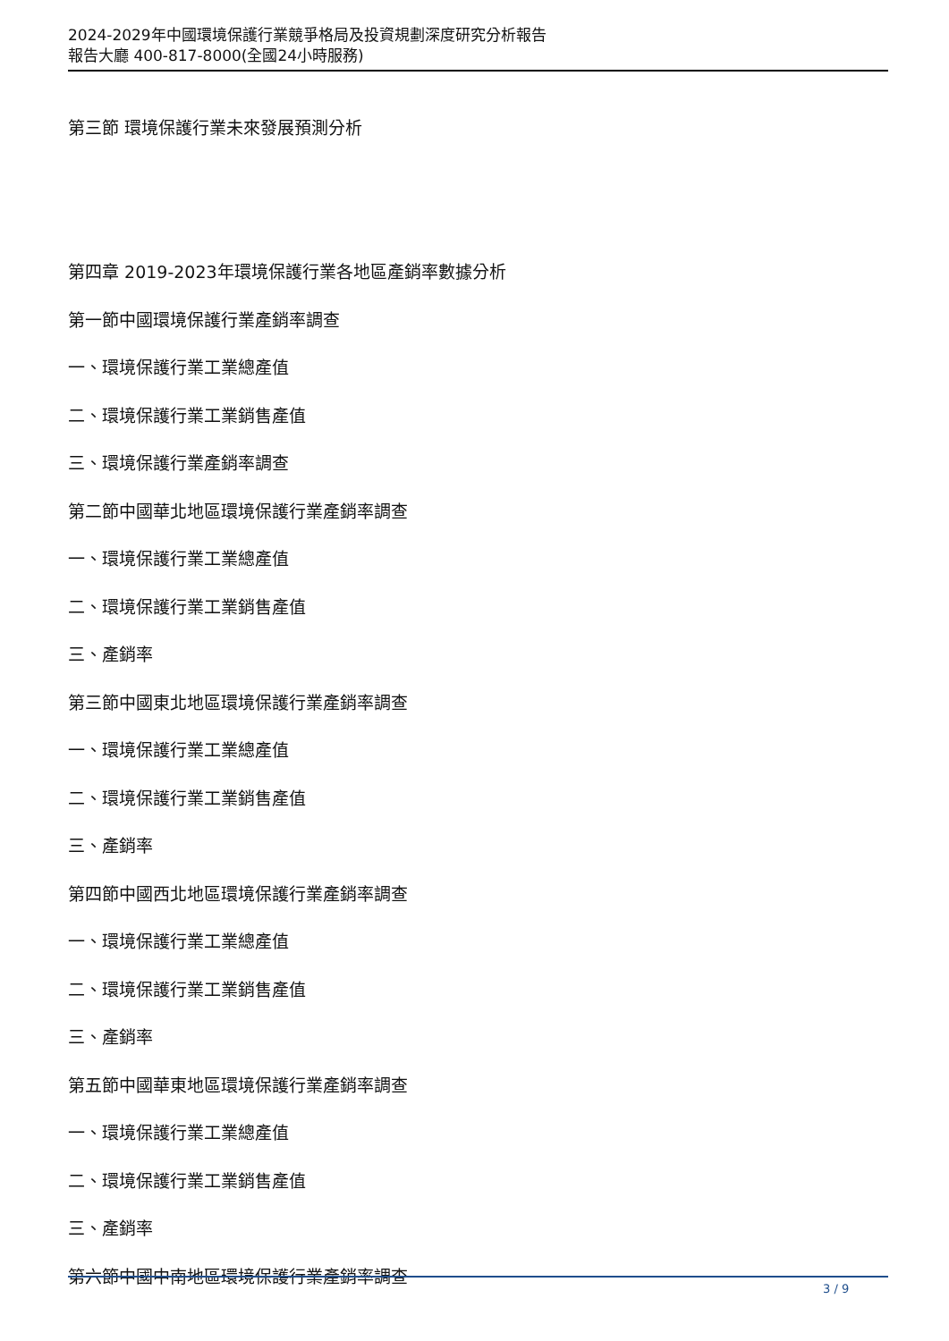2024-2029年中國環境保護行業競爭格局及投資規劃深度研究分析報告
報告大廳 400-817-8000(全國24小時服務)
第三節 環境保護行業未來發展預測分析
第四章 2019-2023年環境保護行業各地區產銷率數據分析
第一節中國環境保護行業產銷率調查
一、環境保護行業工業總產值
二、環境保護行業工業銷售產值
三、環境保護行業產銷率調查
第二節中國華北地區環境保護行業產銷率調查
一、環境保護行業工業總產值
二、環境保護行業工業銷售產值
三、產銷率
第三節中國東北地區環境保護行業產銷率調查
一、環境保護行業工業總產值
二、環境保護行業工業銷售產值
三、產銷率
第四節中國西北地區環境保護行業產銷率調查
一、環境保護行業工業總產值
二、環境保護行業工業銷售產值
三、產銷率
第五節中國華東地區環境保護行業產銷率調查
一、環境保護行業工業總產值
二、環境保護行業工業銷售產值
三、產銷率
第六節中國中南地區環境保護行業產銷率調查
3 / 9